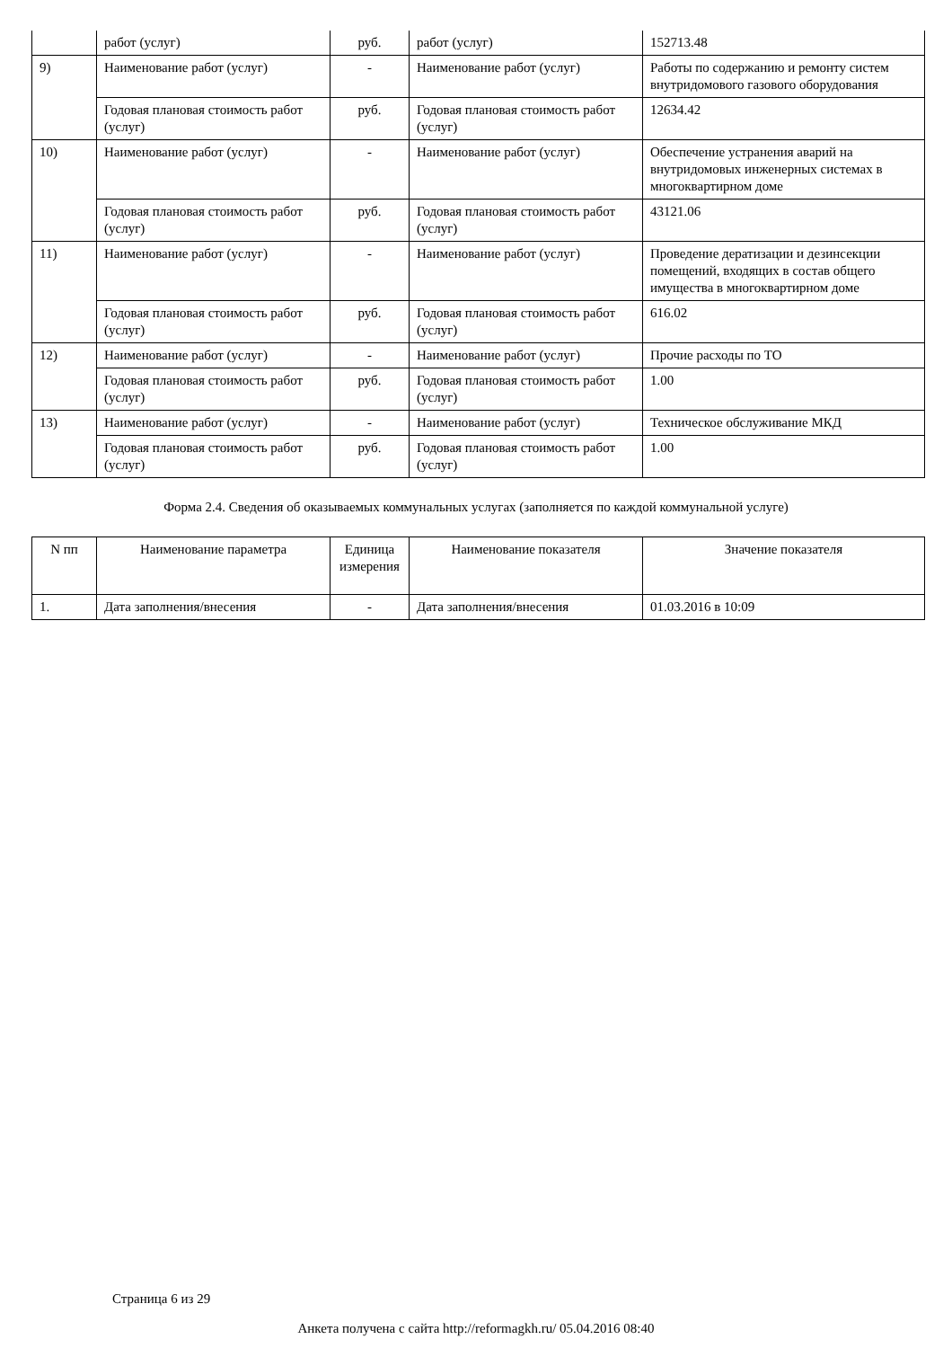| | работ (услуг) | руб. | работ (услуг) | 152713.48 |
| 9) | Наименование работ (услуг) | - | Наименование работ (услуг) | Работы по содержанию и ремонту систем внутридомового газового оборудования |
| | Годовая плановая стоимость работ (услуг) | руб. | Годовая плановая стоимость работ (услуг) | 12634.42 |
| 10) | Наименование работ (услуг) | - | Наименование работ (услуг) | Обеспечение устранения аварий на внутридомовых инженерных системах в многоквартирном доме |
| | Годовая плановая стоимость работ (услуг) | руб. | Годовая плановая стоимость работ (услуг) | 43121.06 |
| 11) | Наименование работ (услуг) | - | Наименование работ (услуг) | Проведение дератизации и дезинсекции помещений, входящих в состав общего имущества в многоквартирном доме |
| | Годовая плановая стоимость работ (услуг) | руб. | Годовая плановая стоимость работ (услуг) | 616.02 |
| 12) | Наименование работ (услуг) | - | Наименование работ (услуг) | Прочие расходы по ТО |
| | Годовая плановая стоимость работ (услуг) | руб. | Годовая плановая стоимость работ (услуг) | 1.00 |
| 13) | Наименование работ (услуг) | - | Наименование работ (услуг) | Техническое обслуживание МКД |
| | Годовая плановая стоимость работ (услуг) | руб. | Годовая плановая стоимость работ (услуг) | 1.00 |
Форма 2.4. Сведения об оказываемых коммунальных услугах (заполняется по каждой коммунальной услуге)
| N пп | Наименование параметра | Единица измерения | Наименование показателя | Значение показателя |
| --- | --- | --- | --- | --- |
| 1. | Дата заполнения/внесения | - | Дата заполнения/внесения | 01.03.2016 в 10:09 |
Страница 6 из 29
Анкета получена с сайта http://reformagkh.ru/ 05.04.2016 08:40